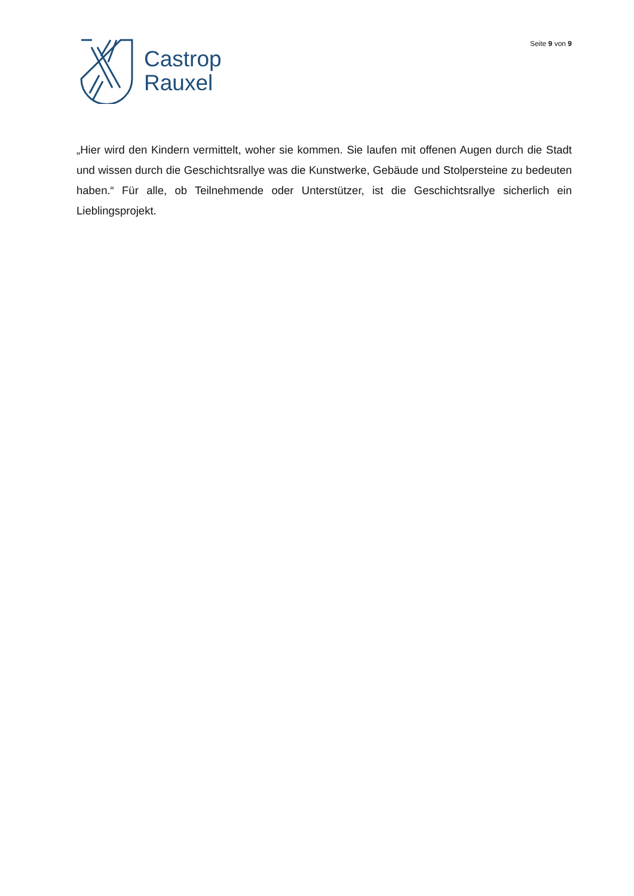Castrop
Rauxel
Seite 9 von 9
„Hier wird den Kindern vermittelt, woher sie kommen. Sie laufen mit offenen Augen durch die Stadt und wissen durch die Geschichtsrallye was die Kunstwerke, Gebäude und Stolpersteine zu bedeuten haben.“ Für alle, ob Teilnehmende oder Unterstützer, ist die Geschichtsrallye sicherlich ein Lieblingsprojekt.